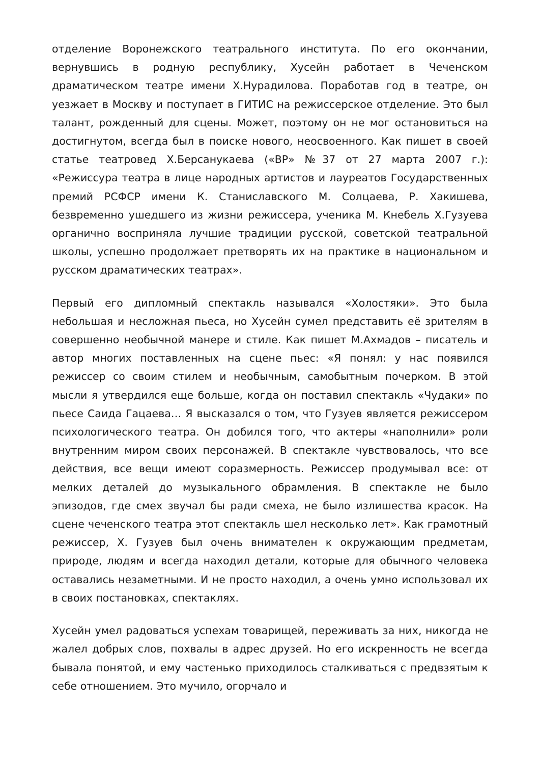отделение Воронежского театрального института. По его окончании, вернувшись в родную республику, Хусейн работает в Чеченском драматическом театре имени Х.Нурадилова. Поработав год в театре, он уезжает в Москву и поступает в ГИТИС на режиссерское отделение. Это был талант, рожденный для сцены. Может, поэтому он не мог остановиться на достигнутом, всегда был в поиске нового, неосвоенного. Как пишет в своей статье театровед Х.Берсанукаева («ВР» №37 от 27 марта 2007 г.): «Режиссура театра в лице народных артистов и лауреатов Государственных премий РСФСР имени К. Станиславского М. Солцаева, Р. Хакишева, безвременно ушедшего из жизни режиссера, ученика М. Кнебель Х.Гузуева органично восприняла лучшие традиции русской, советской театральной школы, успешно продолжает претворять их на практике в национальном и русском драматических театрах».
Первый его дипломный спектакль назывался «Холостяки». Это была небольшая и несложная пьеса, но Хусейн сумел представить её зрителям в совершенно необычной манере и стиле. Как пишет М.Ахмадов – писатель и автор многих поставленных на сцене пьес: «Я понял: у нас появился режиссер со своим стилем и необычным, самобытным почерком. В этой мысли я утвердился еще больше, когда он поставил спектакль «Чудаки» по пьесе Саида Гацаева… Я высказался о том, что Гузуев является режиссером психологического театра. Он добился того, что актеры «наполнили» роли внутренним миром своих персонажей. В спектакле чувствовалось, что все действия, все вещи имеют соразмерность. Режиссер продумывал все: от мелких деталей до музыкального обрамления. В спектакле не было эпизодов, где смех звучал бы ради смеха, не было излишества красок. На сцене чеченского театра этот спектакль шел несколько лет». Как грамотный режиссер, Х. Гузуев был очень внимателен к окружающим предметам, природе, людям и всегда находил детали, которые для обычного человека оставались незаметными. И не просто находил, а очень умно использовал их в своих постановках, спектаклях.
Хусейн умел радоваться успехам товарищей, переживать за них, никогда не жалел добрых слов, похвалы в адрес друзей. Но его искренность не всегда бывала понятой, и ему частенько приходилось сталкиваться с предвзятым к себе отношением. Это мучило, огорчало и